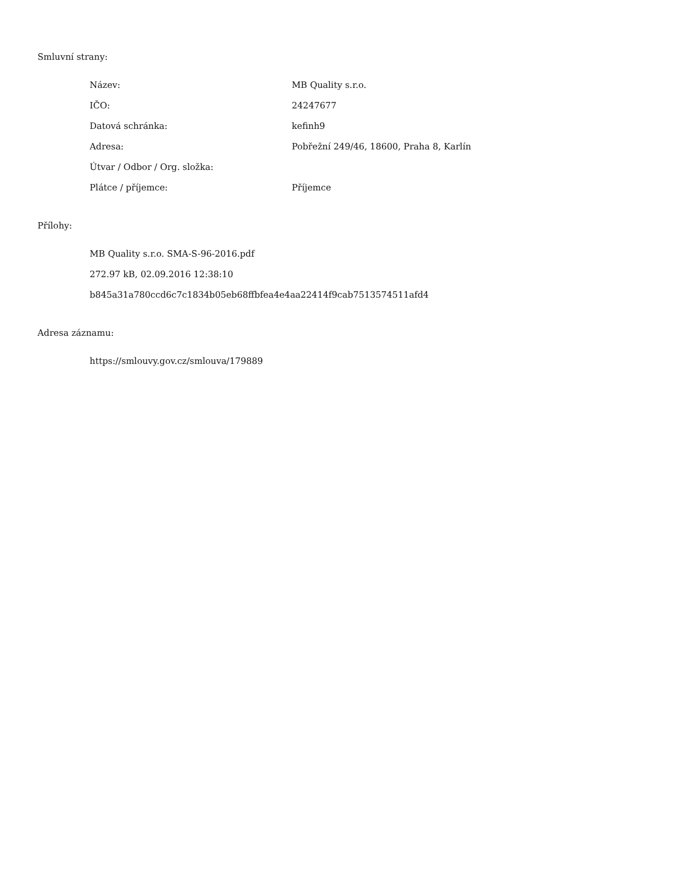Smluvní strany:
| Název: | MB Quality s.r.o. |
| IČO: | 24247677 |
| Datová schránka: | kefinh9 |
| Adresa: | Pobřežní 249/46, 18600, Praha 8, Karlín |
| Útvar / Odbor / Org. složka: | |
| Plátce / příjemce: | Příjemce |
Přílohy:
MB Quality s.r.o. SMA-S-96-2016.pdf
272.97 kB, 02.09.2016 12:38:10
b845a31a780ccd6c7c1834b05eb68ffbfea4e4aa22414f9cab7513574511afd4
Adresa záznamu:
https://smlouvy.gov.cz/smlouva/179889